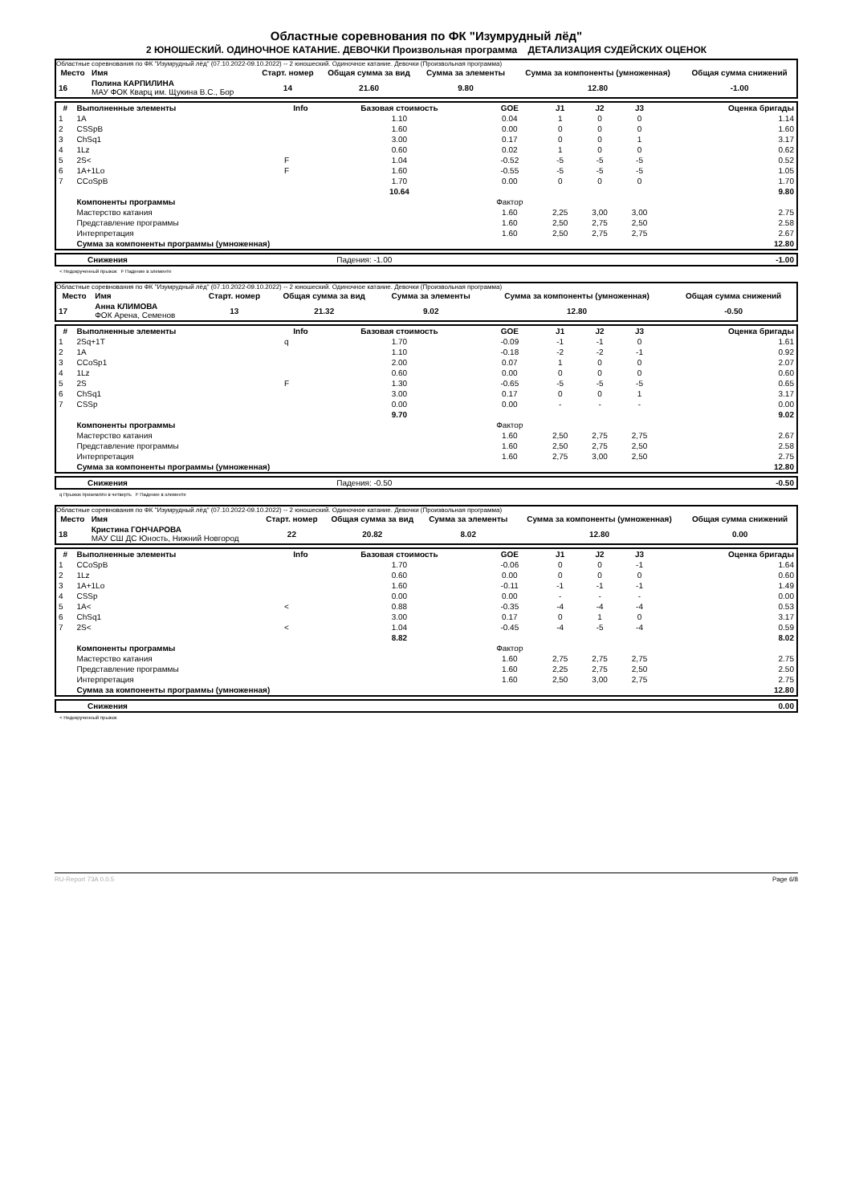Областные соревнования по ФК "Изумрудный лёд"
2 ЮНОШЕСКИЙ. ОДИНОЧНОЕ КАТАНИЕ. ДЕВОЧКИ Произвольная программа ДЕТАЛИЗАЦИЯ СУДЕЙСКИХ ОЦЕНОК
Областные соревнования по ФК "Изумрудный лёд" (07.10.2022-09.10.2022) -- 2 юношеский. Одиночное катание. Девочки (Произвольная программа)
| Место | Имя | Старт. номер | Общая сумма за вид | Сумма за элементы | Сумма за компоненты (умноженная) | Общая сумма снижений |
| --- | --- | --- | --- | --- | --- | --- |
| 16 | Полина КАРПИЛИНА МАУ ФОК Кварц им. Щукина В.С., Бор | 14 | 21.60 | 9.80 | 12.80 | -1.00 |
| # | Выполненные элементы | Info | Базовая стоимость | GOE | J1 | J2 | J3 | Оценка бригады |
| --- | --- | --- | --- | --- | --- | --- | --- | --- |
| 1 | 1A | | 1.10 | 0.04 | 1 | 0 | 0 | 1.14 |
| 2 | CSSpB | | 1.60 | 0.00 | 0 | 0 | 0 | 1.60 |
| 3 | ChSq1 | | 3.00 | 0.17 | 0 | 0 | 1 | 3.17 |
| 4 | 1Lz | | 0.60 | 0.02 | 1 | 0 | 0 | 0.62 |
| 5 | 2S< | F | 1.04 | -0.52 | -5 | -5 | -5 | 0.52 |
| 6 | 1A+1Lo | F | 1.60 | -0.55 | -5 | -5 | -5 | 1.05 |
| 7 | CCoSpB | | 1.70 | 0.00 | 0 | 0 | 0 | 1.70 |
| | | | 10.64 | | | | | 9.80 |
| | Компоненты программы | | | Фактор | | | | |
| | Мастерство катания | | | 1.60 | 2,25 | 3,00 | 3,00 | 2.75 |
| | Представление программы | | | 1.60 | 2,50 | 2,75 | 2,50 | 2.58 |
| | Интерпретация | | | 1.60 | 2,50 | 2,75 | 2,75 | 2.67 |
| | Сумма за компоненты программы (умноженная) | | | | | | | 12.80 |
| | Снижения | Падения: -1.00 | -1.00 |
< Недокрученный прыжок F Падение в элементе
Областные соревнования по ФК "Изумрудный лёд" (07.10.2022-09.10.2022) -- 2 юношеский. Одиночное катание. Девочки (Произвольная программа)
| Место | Имя | Старт. номер | Общая сумма за вид | Сумма за элементы | Сумма за компоненты (умноженная) | Общая сумма снижений |
| --- | --- | --- | --- | --- | --- | --- |
| 17 | Анна КЛИМОВА ФОК Арена, Семенов | 13 | 21.32 | 9.02 | 12.80 | -0.50 |
| # | Выполненные элементы | Info | Базовая стоимость | GOE | J1 | J2 | J3 | Оценка бригады |
| --- | --- | --- | --- | --- | --- | --- | --- | --- |
| 1 | 2Sq+1T | q | 1.70 | -0.09 | -1 | -1 | 0 | 1.61 |
| 2 | 1A | | 1.10 | -0.18 | -2 | -2 | -1 | 0.92 |
| 3 | CCoSp1 | | 2.00 | 0.07 | 1 | 0 | 0 | 2.07 |
| 4 | 1Lz | | 0.60 | 0.00 | 0 | 0 | 0 | 0.60 |
| 5 | 2S | F | 1.30 | -0.65 | -5 | -5 | -5 | 0.65 |
| 6 | ChSq1 | | 3.00 | 0.17 | 0 | 0 | 1 | 3.17 |
| 7 | CSSp | | 0.00 | 0.00 | - | - | - | 0.00 |
| | | | 9.70 | | | | | 9.02 |
| | Компоненты программы | | | Фактор | | | | |
| | Мастерство катания | | | 1.60 | 2,50 | 2,75 | 2,75 | 2.67 |
| | Представление программы | | | 1.60 | 2,50 | 2,75 | 2,50 | 2.58 |
| | Интерпретация | | | 1.60 | 2,75 | 3,00 | 2,50 | 2.75 |
| | Сумма за компоненты программы (умноженная) | | | | | | | 12.80 |
| | Снижения | Падения: -0.50 | -0.50 |
q Прыжок приземлён в четверть F Падение в элементе
Областные соревнования по ФК "Изумрудный лёд" (07.10.2022-09.10.2022) -- 2 юношеский. Одиночное катание. Девочки (Произвольная программа)
| Место | Имя | Старт. номер | Общая сумма за вид | Сумма за элементы | Сумма за компоненты (умноженная) | Общая сумма снижений |
| --- | --- | --- | --- | --- | --- | --- |
| 18 | Кристина ГОНЧАРОВА МАУ СШ ДС Юность, Нижний Новгород | 22 | 20.82 | 8.02 | 12.80 | 0.00 |
| # | Выполненные элементы | Info | Базовая стоимость | GOE | J1 | J2 | J3 | Оценка бригады |
| --- | --- | --- | --- | --- | --- | --- | --- | --- |
| 1 | CCoSpB | | 1.70 | -0.06 | 0 | 0 | -1 | 1.64 |
| 2 | 1Lz | | 0.60 | 0.00 | 0 | 0 | 0 | 0.60 |
| 3 | 1A+1Lo | | 1.60 | -0.11 | -1 | -1 | -1 | 1.49 |
| 4 | CSSp | | 0.00 | 0.00 | - | - | - | 0.00 |
| 5 | 1A< | < | 0.88 | -0.35 | -4 | -4 | -4 | 0.53 |
| 6 | ChSq1 | | 3.00 | 0.17 | 0 | 1 | 0 | 3.17 |
| 7 | 2S< | < | 1.04 | -0.45 | -4 | -5 | -4 | 0.59 |
| | | | 8.82 | | | | | 8.02 |
| | Компоненты программы | | | Фактор | | | | |
| | Мастерство катания | | | 1.60 | 2,75 | 2,75 | 2,75 | 2.75 |
| | Представление программы | | | 1.60 | 2,25 | 2,75 | 2,50 | 2.50 |
| | Интерпретация | | | 1.60 | 2,50 | 3,00 | 2,75 | 2.75 |
| | Сумма за компоненты программы (умноженная) | | | | | | | 12.80 |
| | Снижения | | 0.00 |
< Недокрученный прыжок
RU-Report 73A 0.0.5 Page 6/8